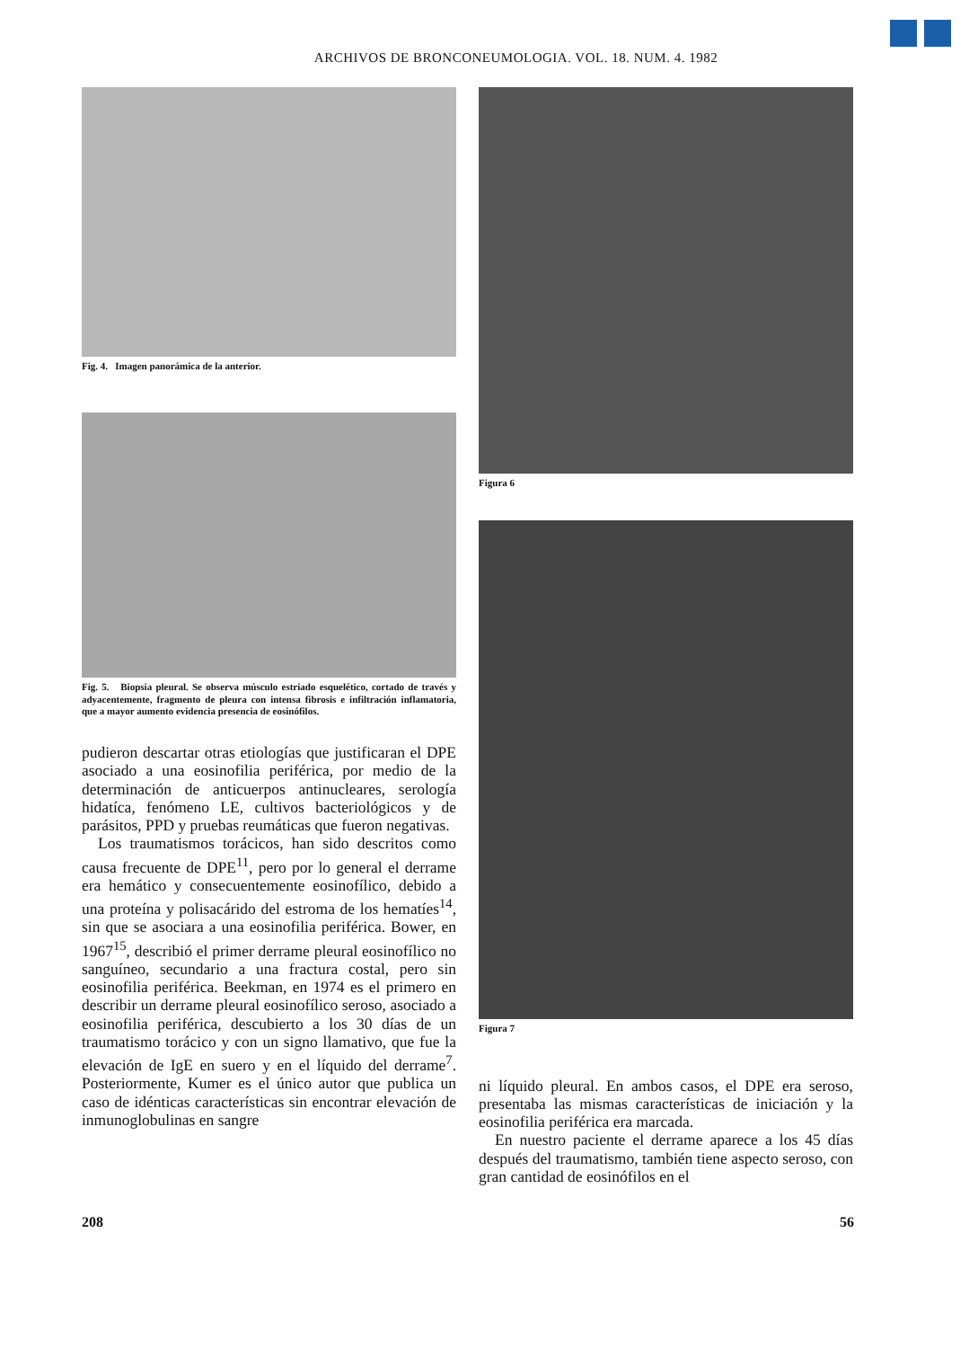ARCHIVOS DE BRONCONEUMOLOGIA. VOL. 18. NUM. 4. 1982
Fig. 4. Imagen panorámica de la anterior.
Fig. 5. Biopsia pleural. Se observa músculo estriado esquelético, cortado de través y adyacentemente, fragmento de pleura con intensa fibrosis e infiltración inflamatoria, que a mayor aumento evidencia presencia de eosinófilos.
pudieron descartar otras etiologías que justificaran el DPE asociado a una eosinofilia periférica, por medio de la determinación de anticuerpos antinucleares, serología hidatíca, fenómeno LE, cultivos bacteriológicos y de parásitos, PPD y pruebas reumáticas que fueron negativas.
Los traumatismos torácicos, han sido descritos como causa frecuente de DPE<sup>11</sup>, pero por lo general el derrame era hemático y consecuentemente eosinofílico, debido a una proteína y polisacárido del estroma de los hematíes<sup>14</sup>, sin que se asociara a una eosinofilia periférica. Bower, en 1967<sup>15</sup>, describió el primer derrame pleural eosinofílico no sanguíneo, secundario a una fractura costal, pero sin eosinofilia periférica. Beekman, en 1974 es el primero en describir un derrame pleural eosinofílico seroso, asociado a eosinofilia periférica, descubierto a los 30 días de un traumatismo torácico y con un signo llamativo, que fue la elevación de IgE en suero y en el líquido del derrame<sup>7</sup>. Posteriormente, Kumer es el único autor que publica un caso de idénticas características sin encontrar elevación de inmunoglobulinas en sangre
Figura 6
Figura 7
ni líquido pleural. En ambos casos, el DPE era seroso, presentaba las mismas características de iniciación y la eosinofilia periférica era marcada.
En nuestro paciente el derrame aparece a los 45 días después del traumatismo, también tiene aspecto seroso, con gran cantidad de eosinófilos en el
208 56